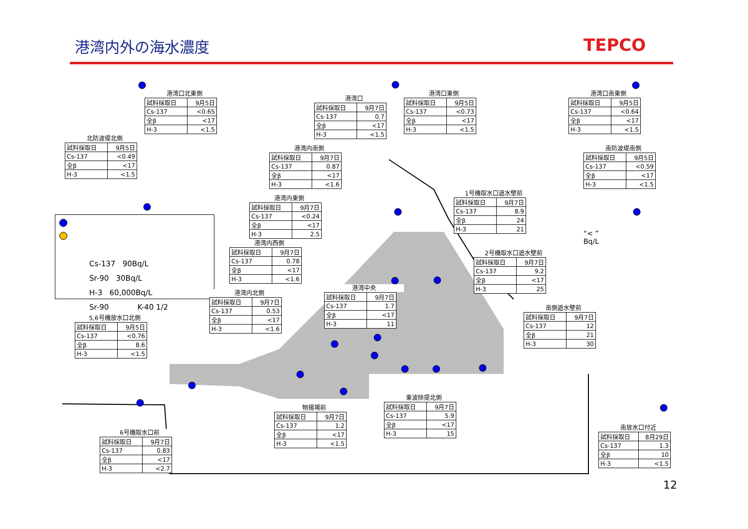港湾内外の海水濃度
TEPCO
港湾口北東側
| 試料採取日 | 9月5日 |
| Cs-137 | <0.65 |
| 全β | <17 |
| H-3 | <1.5 |
港湾口
| 試料採取日 | 9月7日 |
| Cs-137 | 0.7 |
| 全β | <17 |
| H-3 | <1.5 |
港湾口東側
| 試料採取日 | 9月5日 |
| Cs-137 | <0.73 |
| 全β | <17 |
| H-3 | <1.5 |
港湾口南東側
| 試料採取日 | 9月5日 |
| Cs-137 | <0.64 |
| 全β | <17 |
| H-3 | <1.5 |
北防波堤北側
| 試料採取日 | 9月5日 |
| Cs-137 | <0.49 |
| 全β | <17 |
| H-3 | <1.5 |
港湾内南側
| 試料採取日 | 9月7日 |
| Cs-137 | 0.87 |
| 全β | <17 |
| H-3 | <1.6 |
南防波堤南側
| 試料採取日 | 9月5日 |
| Cs-137 | <0.59 |
| 全β | <17 |
| H-3 | <1.5 |
1号機取水口遮水壁前
| 試料採取日 | 9月7日 |
| Cs-137 | 8.9 |
| 全β | 24 |
| H-3 | 21 |
港湾内東側
| 試料採取日 | 9月7日 |
| Cs-137 | <0.24 |
| 全β | <17 |
| H-3 | 2.5 |
Cs-137 90Bq/L
Sr-90 30Bq/L
H-3 60,000Bq/L
Sr-90 K-40 1/2
“< ”
Bq/L
港湾内西側
| 試料採取日 | 9月7日 |
| Cs-137 | 0.78 |
| 全β | <17 |
| H-3 | <1.6 |
2号機取水口遮水壁前
| 試料採取日 | 9月7日 |
| Cs-137 | 9.2 |
| 全β | <17 |
| H-3 | 25 |
港湾中央
| 試料採取日 | 9月7日 |
| Cs-137 | 1.7 |
| 全β | <17 |
| H-3 | 11 |
港湾内北側
| 試料採取日 | 9月7日 |
| Cs-137 | 0.53 |
| 全β | <17 |
| H-3 | <1.6 |
南側遮水壁前
| 試料採取日 | 9月7日 |
| Cs-137 | 12 |
| 全β | 21 |
| H-3 | 30 |
5,6号機放水口北側
| 試料採取日 | 9月5日 |
| Cs-137 | <0.76 |
| 全β | 8.6 |
| H-3 | <1.5 |
東波除提北側
| 試料採取日 | 9月7日 |
| Cs-137 | 5.9 |
| 全β | <17 |
| H-3 | 15 |
物揚場前
| 試料採取日 | 9月7日 |
| Cs-137 | 1.2 |
| 全β | <17 |
| H-3 | <1.5 |
南放水口付近
| 試料採取日 | 8月29日 |
| Cs-137 | 1.3 |
| 全β | 10 |
| H-3 | <1.5 |
6号機取水口前
| 試料採取日 | 9月7日 |
| Cs-137 | 0.83 |
| 全β | <17 |
| H-3 | <2.7 |
12